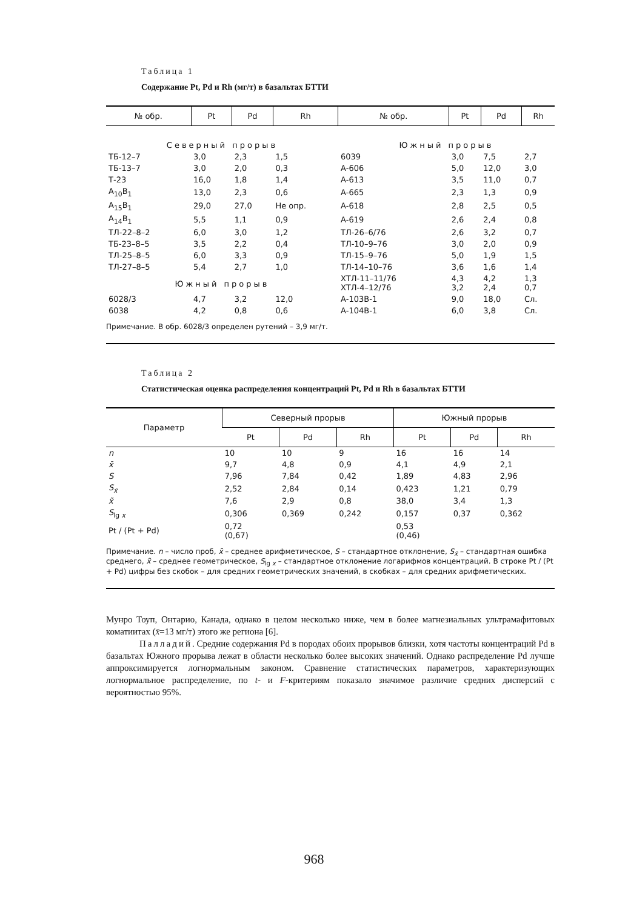Таблица 1
Содержание Pt, Pd и Rh (мг/т) в базальтах БТТИ
| № обр. | Pt | Pd | Rh | № обр. | Pt | Pd | Rh |
| --- | --- | --- | --- | --- | --- | --- | --- |
| Северный прорыв | | | | Южный прорыв | | | |
| ТБ-12–7 | 3,0 | 2,3 | 1,5 | 6039 | 3,0 | 7,5 | 2,7 |
| ТБ-13–7 | 3,0 | 2,0 | 0,3 | А-606 | 5,0 | 12,0 | 3,0 |
| Т-23 | 16,0 | 1,8 | 1,4 | А-613 | 3,5 | 11,0 | 0,7 |
| A<sub>10</sub>B<sub>1</sub> | 13,0 | 2,3 | 0,6 | А-665 | 2,3 | 1,3 | 0,9 |
| A<sub>15</sub>B<sub>1</sub> | 29,0 | 27,0 | Не опр. | А-618 | 2,8 | 2,5 | 0,5 |
| A<sub>14</sub>B<sub>1</sub> | 5,5 | 1,1 | 0,9 | А-619 | 2,6 | 2,4 | 0,8 |
| ТЛ-22–8–2 | 6,0 | 3,0 | 1,2 | ТЛ-26–6/76 | 2,6 | 3,2 | 0,7 |
| ТБ-23–8–5 | 3,5 | 2,2 | 0,4 | ТЛ-10–9–76 | 3,0 | 2,0 | 0,9 |
| ТЛ-25–8–5 | 6,0 | 3,3 | 0,9 | ТЛ-15–9–76 | 5,0 | 1,9 | 1,5 |
| ТЛ-27–8–5 | 5,4 | 2,7 | 1,0 | ТЛ-14–10–76 | 3,6 | 1,6 | 1,4 |
| Южный прорыв | | | | ХТЛ-11–11/76 ХТЛ-4–12/76 | 4,3 3,2 | 4,2 2,4 | 1,3 0,7 |
| 6028/3 | 4,7 | 3,2 | 12,0 | А-103В-1 | 9,0 | 18,0 | Сл. |
| 6038 | 4,2 | 0,8 | 0,6 | А-104В-1 | 6,0 | 3,8 | Сл. |
Примечание. В обр. 6028/3 определен рутений – 3,9 мг/т.
Таблица 2
Статистическая оценка распределения концентраций Pt, Pd и Rh в базальтах БТТИ
| Параметр | Северный прорыв | | | Южный прорыв | | |
| --- | --- | --- | --- | --- | --- | --- |
| | Pt | Pd | Rh | Pt | Pd | Rh |
| n | 10 | 10 | 9 | 16 | 16 | 14 |
| x̄ | 9,7 | 4,8 | 0,9 | 4,1 | 4,9 | 2,1 |
| S | 7,96 | 7,84 | 0,42 | 1,89 | 4,83 | 2,96 |
| S<sub>x̄</sub> | 2,52 | 2,84 | 0,14 | 0,423 | 1,21 | 0,79 |
| x̃ | 7,6 | 2,9 | 0,8 | 38,0 | 3,4 | 1,3 |
| S<sub>lg x</sub> | 0,306 | 0,369 | 0,242 | 0,157 | 0,37 | 0,362 |
| Pt / (Pt + Pd) | 0,72 (0,67) | | | 0,53 (0,46) | | |
Примечание. n – число проб, x̄ – среднее арифметическое, S – стандартное отклонение, S<sub>x̄</sub> – стандартная ошибка среднего, x̃ – среднее геометрическое, S<sub>lg x</sub> – стандартное отклонение логарифмов концентраций. В строке Pt / (Pt + Pd) цифры без скобок – для средних геометрических значений, в скобках – для средних арифметических.
Мунро Тоуп, Онтарио, Канада, однако в целом несколько ниже, чем в более магнезиальных ультрамафитовых коматиитах (x̄=13 мг/т) этого же региона [6].
Палладий. Средние содержания Pd в породах обоих прорывов близки, хотя частоты концентраций Pd в базальтах Южного прорыва лежат в области несколько более высоких значений. Однако распределение Pd лучше аппроксимируется логнормальным законом. Сравнение статистических параметров, характеризующих логнормальное распределение, по t- и F-критериям показало значимое различие средних дисперсий с вероятностью 95%.
968